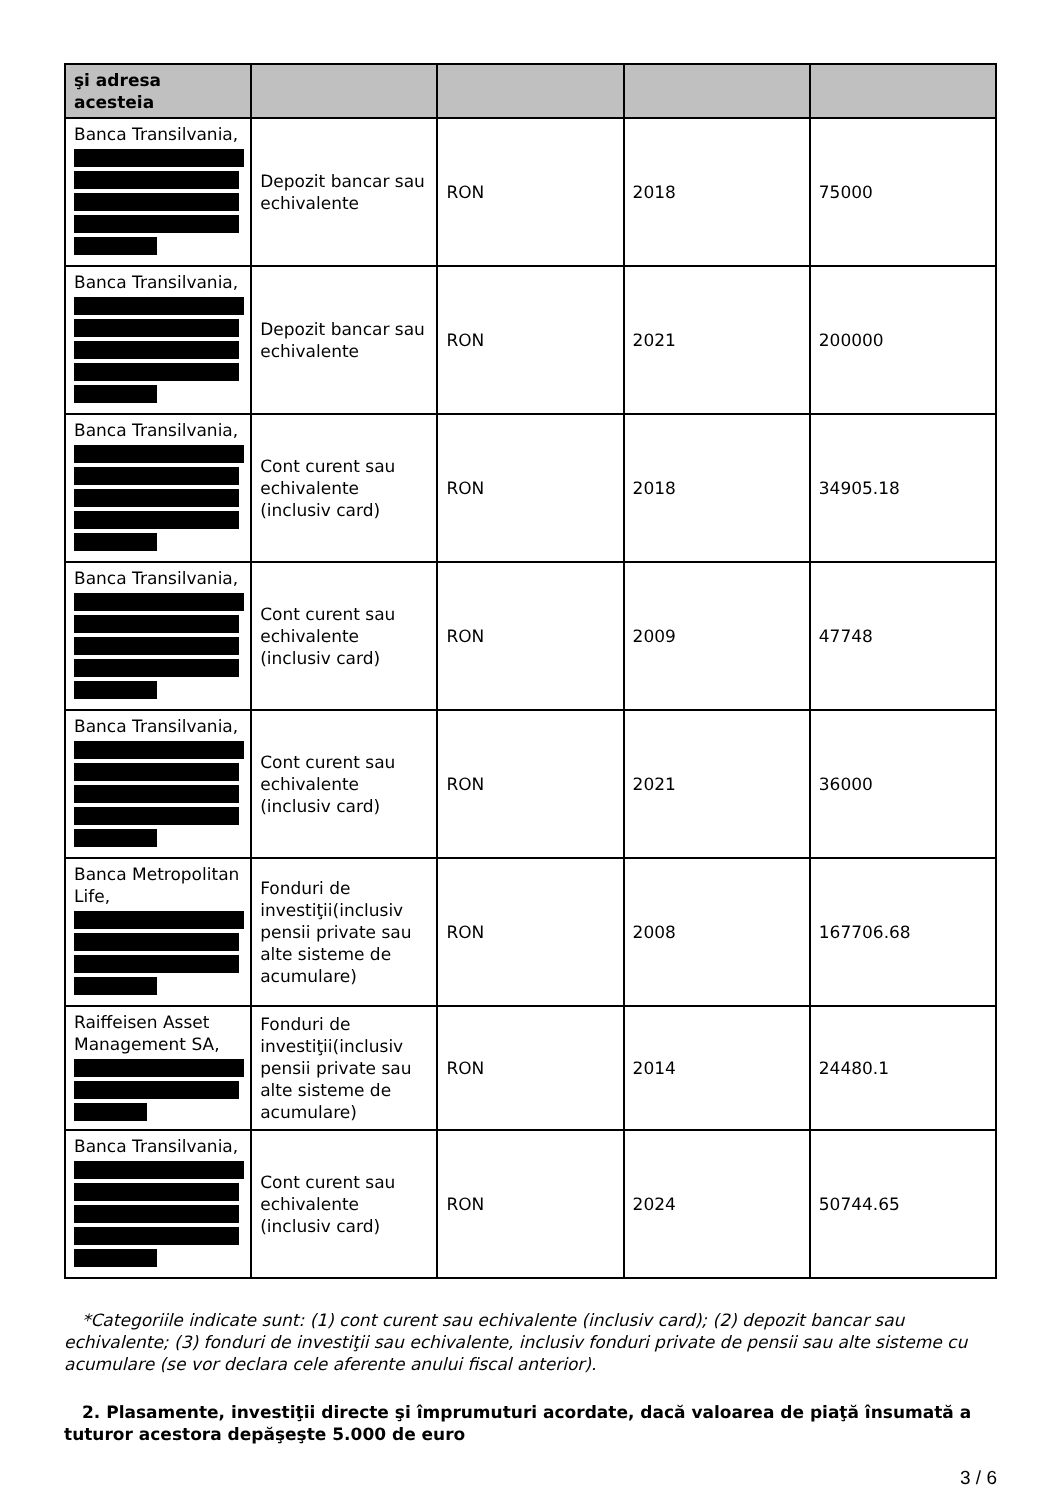| şi adresa acesteia | | | | |
| --- | --- | --- | --- | --- |
| Banca Transilvania, | Depozit bancar sau echivalente | RON | 2018 | 75000 |
| Banca Transilvania, | Depozit bancar sau echivalente | RON | 2021 | 200000 |
| Banca Transilvania, | Cont curent sau echivalente (inclusiv card) | RON | 2018 | 34905.18 |
| Banca Transilvania, | Cont curent sau echivalente (inclusiv card) | RON | 2009 | 47748 |
| Banca Transilvania, | Cont curent sau echivalente (inclusiv card) | RON | 2021 | 36000 |
| Banca Metropolitan Life, | Fonduri de investiţii(inclusiv pensii private sau alte sisteme de acumulare) | RON | 2008 | 167706.68 |
| Raiffeisen Asset Management SA, | Fonduri de investiţii(inclusiv pensii private sau alte sisteme de acumulare) | RON | 2014 | 24480.1 |
| Banca Transilvania, | Cont curent sau echivalente (inclusiv card) | RON | 2024 | 50744.65 |
*Categoriile indicate sunt: (1) cont curent sau echivalente (inclusiv card); (2) depozit bancar sau echivalente; (3) fonduri de investiţii sau echivalente, inclusiv fonduri private de pensii sau alte sisteme cu acumulare (se vor declara cele aferente anului fiscal anterior).
2. Plasamente, investiţii directe şi împrumuturi acordate, dacă valoarea de piaţă însumată a tuturor acestora depăşeşte 5.000 de euro
3 / 6